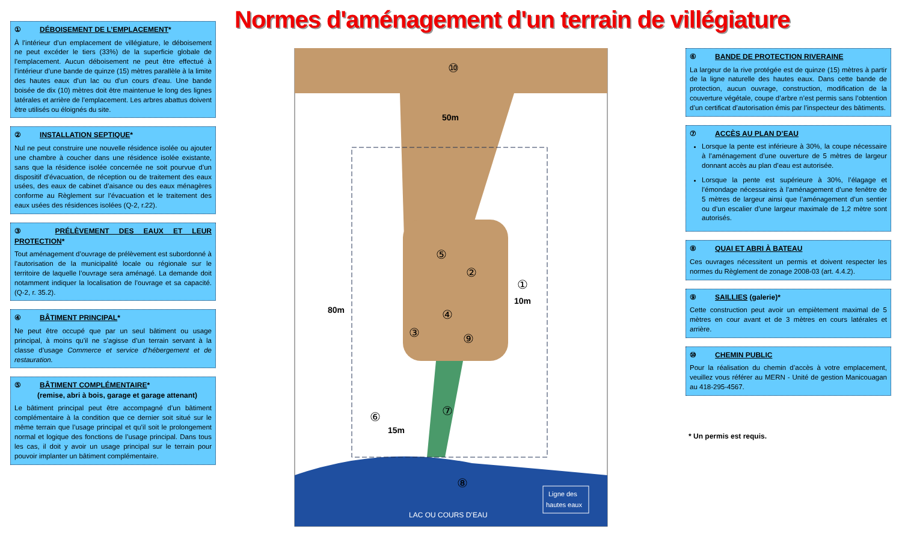Normes d'aménagement d'un terrain de villégiature
① DÉBOISEMENT DE L’EMPLACEMENT*
À l’intérieur d’un emplacement de villégiature, le déboisement ne peut excéder le tiers (33%) de la superficie globale de l’emplacement. Aucun déboisement ne peut être effectué à l’intérieur d’une bande de quinze (15) mètres parallèle à la limite des hautes eaux d’un lac ou d’un cours d’eau. Une bande boisée de dix (10) mètres doit être maintenue le long des lignes latérales et arrière de l’emplacement. Les arbres abattus doivent être utilisés ou éloignés du site.
② INSTALLATION SEPTIQUE*
Nul ne peut construire une nouvelle résidence isolée ou ajouter une chambre à coucher dans une résidence isolée existante, sans que la résidence isolée concernée ne soit pourvue d’un dispositif d’évacuation, de réception ou de traitement des eaux usées, des eaux de cabinet d’aisance ou des eaux ménagères conforme au Règlement sur l’évacuation et le traitement des eaux usées des résidences isolées (Q-2, r.22).
③ PRÉLÈVEMENT DES EAUX ET LEUR PROTECTION*
Tout aménagement d’ouvrage de prélèvement est subordonné à l’autorisation de la municipalité locale ou régionale sur le territoire de laquelle l’ouvrage sera aménagé. La demande doit notamment indiquer la localisation de l’ouvrage et sa capacité. (Q-2, r. 35.2).
④ BÂTIMENT PRINCIPAL*
Ne peut être occupé que par un seul bâtiment ou usage principal, à moins qu’il ne s’agisse d’un terrain servant à la classe d’usage Commerce et service d’hébergement et de restauration.
⑤ BÂTIMENT COMPLÉMENTAIRE*
(remise, abri à bois, garage et garage attenant)
Le bâtiment principal peut être accompagné d’un bâtiment complémentaire à la condition que ce dernier soit situé sur le même terrain que l’usage principal et qu’il soit le prolongement normal et logique des fonctions de l’usage principal. Dans tous les cas, il doit y avoir un usage principal sur le terrain pour pouvoir implanter un bâtiment complémentaire.
⑩
50m
10m
80m
15m
①
②
③
④
⑤
⑥
⑦
⑧
⑨
LAC OU COURS D’EAU
Ligne des
hautes eaux
⑥ BANDE DE PROTECTION RIVERAINE
La largeur de la rive protégée est de quinze (15) mètres à partir de la ligne naturelle des hautes eaux. Dans cette bande de protection, aucun ouvrage, construction, modification de la couverture végétale, coupe d’arbre n’est permis sans l’obtention d’un certificat d’autorisation émis par l’inspecteur des bâtiments.
⑦ ACCÈS AU PLAN D’EAU
Lorsque la pente est inférieure à 30%, la coupe nécessaire à l’aménagement d’une ouverture de 5 mètres de largeur donnant accès au plan d’eau est autorisée.
Lorsque la pente est supérieure à 30%, l’élagage et l’émondage nécessaires à l’aménagement d’une fenêtre de 5 mètres de largeur ainsi que l’aménagement d’un sentier ou d’un escalier d’une largeur maximale de 1,2 mètre sont autorisés.
⑧ QUAI ET ABRI À BATEAU
Ces ouvrages nécessitent un permis et doivent respecter les normes du Règlement de zonage 2008-03 (art. 4.4.2).
⑨ SAILLIES (galerie)*
Cette construction peut avoir un empiètement maximal de 5 mètres en cour avant et de 3 mètres en cours latérales et arrière.
⑩ CHEMIN PUBLIC
Pour la réalisation du chemin d’accès à votre emplacement, veuillez vous référer au MERN - Unité de gestion Manicouagan au 418-295-4567.
* Un permis est requis.